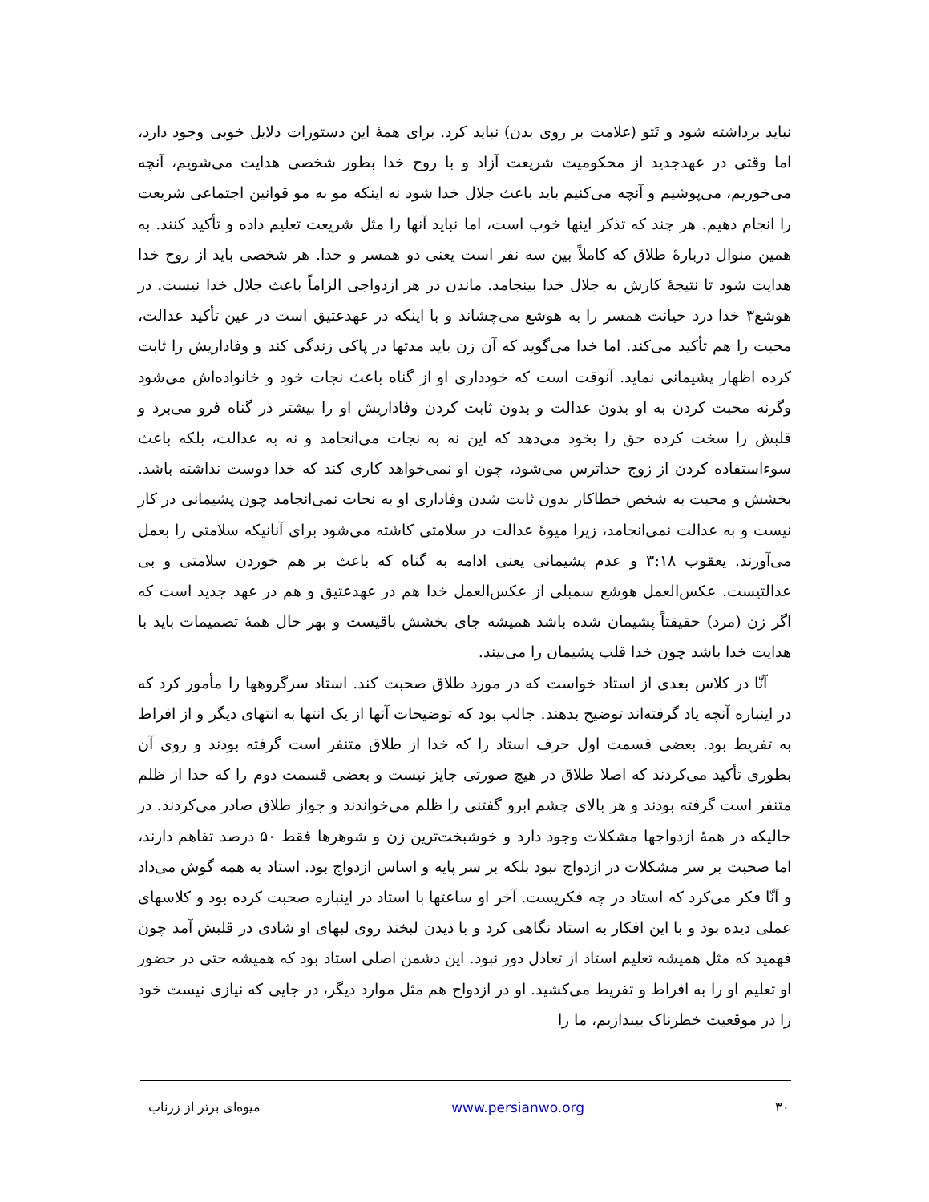نباید برداشته شود و تَتو (علامت بر روی بدن) نباید کرد. برای همهٔ این دستورات دلایل خوبی وجود دارد، اما وقتی در عهدجدید از محکومیت شریعت آزاد و با روح خدا بطور شخصی هدایت می‌شویم، آنچه می‌خوریم، می‌پوشیم و آنچه می‌کنیم باید باعث جلال خدا شود نه اینکه مو به مو قوانین اجتماعی شریعت را انجام دهیم. هر چند که تذکر اینها خوب است، اما نباید آنها را مثل شریعت تعلیم داده و تأکید کنند. به همین منوال دربارهٔ طلاق که کاملاً بین سه نفر است یعنی دو همسر و خدا. هر شخصی باید از روح خدا هدایت شود تا نتیجهٔ کارش به جلال خدا بینجامد. ماندن در هر ازدواجی الزاماً باعث جلال خدا نیست. در هوشع۳ خدا درد خیانت همسر را به هوشع می‌چشاند و با اینکه در عهدعتیق است در عین تأکید عدالت، محبت را هم تأکید می‌کند. اما خدا می‌گوید که آن زن باید مدتها در پاکی زندگی کند و وفاداریش را ثابت کرده اظهار پشیمانی نماید. آنوقت است که خودداری او از گناه باعث نجات خود و خانواده‌اش می‌شود وگرنه محبت کردن به او بدون عدالت و بدون ثابت کردن وفاداریش او را بیشتر در گناه فرو می‌برد و قلبش را سخت کرده حق را بخود می‌دهد که این نه به نجات می‌انجامد و نه به عدالت، بلکه باعث سوءاستفاده کردن از زوج خداترس می‌شود، چون او نمی‌خواهد کاری کند که خدا دوست نداشته باشد. بخشش و محبت به شخص خطاکار بدون ثابت شدن وفاداری او به نجات نمی‌انجامد چون پشیمانی در کار نیست و به عدالت نمی‌انجامد، زیرا میوهٔ عدالت در سلامتی کاشته می‌شود برای آنانیکه سلامتی را بعمل می‌آورند. یعقوب ۳:۱۸ و عدم پشیمانی یعنی ادامه به گناه که باعث بر هم خوردن سلامتی و بی عدالتیست. عکس‌العمل هوشع سمبلی از عکس‌العمل خدا هم در عهدعتیق و هم در عهد جدید است که اگر زن (مرد) حقیقتاً پشیمان شده باشد همیشه جای بخشش باقیست و بهر حال همهٔ تصمیمات باید با هدایت خدا باشد چون خدا قلب پشیمان را می‌بیند.
آنّا در کلاس بعدی از استاد خواست که در مورد طلاق صحبت کند. استاد سرگروهها را مأمور کرد که در اینباره آنچه یاد گرفته‌اند توضیح بدهند. جالب بود که توضیحات آنها از یک انتها به انتهای دیگر و از افراط به تفریط بود. بعضی قسمت اول حرف استاد را که خدا از طلاق متنفر است گرفته بودند و روی آن بطوری تأکید می‌کردند که اصلا طلاق در هیچ صورتی جایز نیست و بعضی قسمت دوم را که خدا از ظلم متنفر است گرفته بودند و هر بالای چشم ابرو گفتنی را ظلم می‌خواندند و جواز طلاق صادر می‌کردند. در حالیکه در همهٔ ازدواجها مشکلات وجود دارد و خوشبخت‌ترین زن و شوهرها فقط ۵۰ درصد تفاهم دارند، اما صحبت بر سر مشکلات در ازدواج نبود بلکه بر سر پایه و اساس ازدواج بود. استاد به همه گوش می‌داد و آنّا فکر می‌کرد که استاد در چه فکریست. آخر او ساعتها با استاد در اینباره صحبت کرده بود و کلاسهای عملی دیده بود و با این افکار به استاد نگاهی کرد و با دیدن لبخند روی لبهای او شادی در قلبش آمد چون فهمید که مثل همیشه تعلیم استاد از تعادل دور نبود. این دشمن اصلی استاد بود که همیشه حتی در حضور او تعلیم او را به افراط و تفریط می‌کشید. او در ازدواج هم مثل موارد دیگر، در جایی که نیازی نیست خود را در موقعیت خطرناک بیندازیم، ما را
۳۰ www.persianwo.org میوه‌ای برتر از زرناب